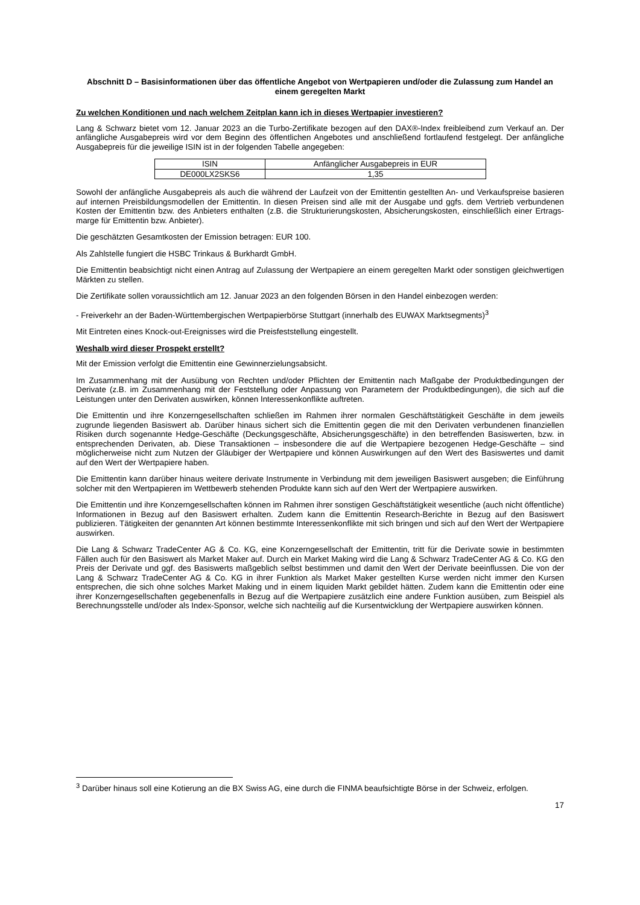Abschnitt D – Basisinformationen über das öffentliche Angebot von Wertpapieren und/oder die Zulassung zum Handel an einem geregelten Markt
Zu welchen Konditionen und nach welchem Zeitplan kann ich in dieses Wertpapier investieren?
Lang & Schwarz bietet vom 12. Januar 2023 an die Turbo-Zertifikate bezogen auf den DAX®-Index freibleibend zum Verkauf an. Der anfängliche Ausgabepreis wird vor dem Beginn des öffentlichen Angebotes und anschließend fortlaufend festgelegt. Der anfängliche Ausgabepreis für die jeweilige ISIN ist in der folgenden Tabelle angegeben:
| ISIN | Anfänglicher Ausgabepreis in EUR |
| DE000LX2SKS6 | 1,35 |
Sowohl der anfängliche Ausgabepreis als auch die während der Laufzeit von der Emittentin gestellten An- und Verkaufspreise basieren auf internen Preisbildungsmodellen der Emittentin. In diesen Preisen sind alle mit der Ausgabe und ggfs. dem Vertrieb verbundenen Kosten der Emittentin bzw. des Anbieters enthalten (z.B. die Strukturierungskosten, Absicherungskosten, einschließlich einer Ertrags-marge für Emittentin bzw. Anbieter).
Die geschätzten Gesamtkosten der Emission betragen: EUR 100.
Als Zahlstelle fungiert die HSBC Trinkaus & Burkhardt GmbH.
Die Emittentin beabsichtigt nicht einen Antrag auf Zulassung der Wertpapiere an einem geregelten Markt oder sonstigen gleichwertigen Märkten zu stellen.
Die Zertifikate sollen voraussichtlich am 12. Januar 2023 an den folgenden Börsen in den Handel einbezogen werden:
- Freiverkehr an der Baden-Württembergischen Wertpapierbörse Stuttgart (innerhalb des EUWAX Marktsegments)<sup>3</sup>
Mit Eintreten eines Knock-out-Ereignisses wird die Preisfeststellung eingestellt.
Weshalb wird dieser Prospekt erstellt?
Mit der Emission verfolgt die Emittentin eine Gewinnerzielungsabsicht.
Im Zusammenhang mit der Ausübung von Rechten und/oder Pflichten der Emittentin nach Maßgabe der Produktbedingungen der Derivate (z.B. im Zusammenhang mit der Feststellung oder Anpassung von Parametern der Produktbedingungen), die sich auf die Leistungen unter den Derivaten auswirken, können Interessenkonflikte auftreten.
Die Emittentin und ihre Konzerngesellschaften schließen im Rahmen ihrer normalen Geschäftstätigkeit Geschäfte in dem jeweils zugrunde liegenden Basiswert ab. Darüber hinaus sichert sich die Emittentin gegen die mit den Derivaten verbundenen finanziellen Risiken durch sogenannte Hedge-Geschäfte (Deckungsgeschäfte, Absicherungsgeschäfte) in den betreffenden Basiswerten, bzw. in entsprechenden Derivaten, ab. Diese Transaktionen – insbesondere die auf die Wertpapiere bezogenen Hedge-Geschäfte – sind möglicherweise nicht zum Nutzen der Gläubiger der Wertpapiere und können Auswirkungen auf den Wert des Basiswertes und damit auf den Wert der Wertpapiere haben.
Die Emittentin kann darüber hinaus weitere derivate Instrumente in Verbindung mit dem jeweiligen Basiswert ausgeben; die Einführung solcher mit den Wertpapieren im Wettbewerb stehenden Produkte kann sich auf den Wert der Wertpapiere auswirken.
Die Emittentin und ihre Konzerngesellschaften können im Rahmen ihrer sonstigen Geschäftstätigkeit wesentliche (auch nicht öffentliche) Informationen in Bezug auf den Basiswert erhalten. Zudem kann die Emittentin Research-Berichte in Bezug auf den Basiswert publizieren. Tätigkeiten der genannten Art können bestimmte Interessenkonflikte mit sich bringen und sich auf den Wert der Wertpapiere auswirken.
Die Lang & Schwarz TradeCenter AG & Co. KG, eine Konzerngesellschaft der Emittentin, tritt für die Derivate sowie in bestimmten Fällen auch für den Basiswert als Market Maker auf. Durch ein Market Making wird die Lang & Schwarz TradeCenter AG & Co. KG den Preis der Derivate und ggf. des Basiswerts maßgeblich selbst bestimmen und damit den Wert der Derivate beeinflussen. Die von der Lang & Schwarz TradeCenter AG & Co. KG in ihrer Funktion als Market Maker gestellten Kurse werden nicht immer den Kursen entsprechen, die sich ohne solches Market Making und in einem liquiden Markt gebildet hätten. Zudem kann die Emittentin oder eine ihrer Konzerngesellschaften gegebenenfalls in Bezug auf die Wertpapiere zusätzlich eine andere Funktion ausüben, zum Beispiel als Berechnungsstelle und/oder als Index-Sponsor, welche sich nachteilig auf die Kursentwicklung der Wertpapiere auswirken können.
<sup>3</sup> Darüber hinaus soll eine Kotierung an die BX Swiss AG, eine durch die FINMA beaufsichtigte Börse in der Schweiz, erfolgen.
17